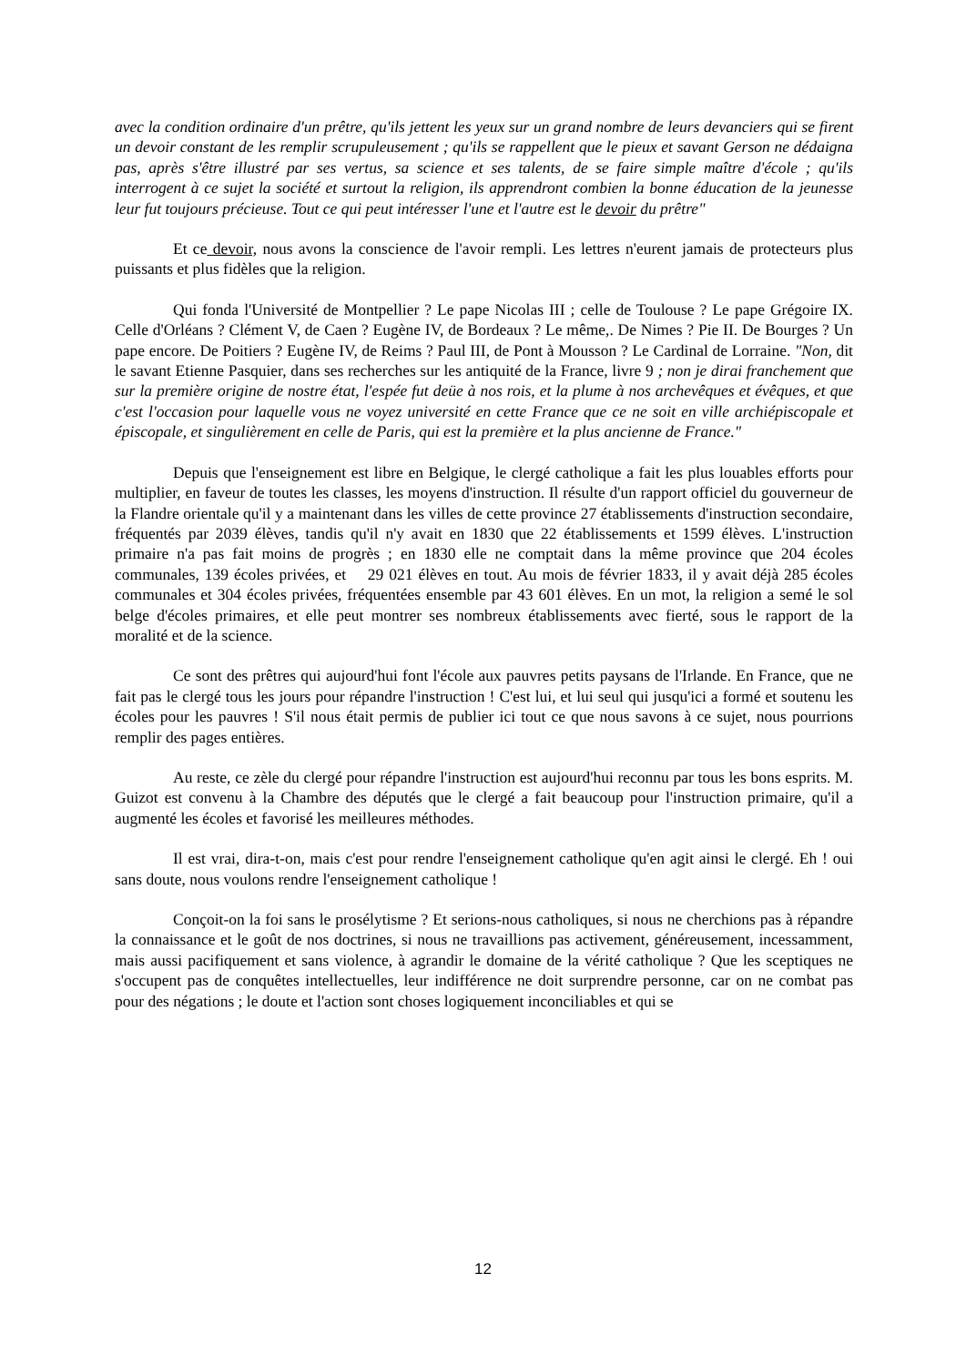avec la condition ordinaire d'un prêtre, qu'ils jettent les yeux sur un grand nombre de leurs devanciers qui se firent un devoir constant de les remplir scrupuleusement ; qu'ils se rappellent que le pieux et savant Gerson ne dédaigna pas, après s'être illustré par ses vertus, sa science et ses talents, de se faire simple maître d'école ; qu'ils interrogent à ce sujet la société et surtout la religion, ils apprendront combien la bonne éducation de la jeunesse leur fut toujours précieuse. Tout ce qui peut intéresser l'une et l'autre est le devoir du prêtre"
Et ce devoir, nous avons la conscience de l'avoir rempli. Les lettres n'eurent jamais de protecteurs plus puissants et plus fidèles que la religion.
Qui fonda l'Université de Montpellier ? Le pape Nicolas III ; celle de Toulouse ? Le pape Grégoire IX. Celle d'Orléans ? Clément V, de Caen ? Eugène IV, de Bordeaux ? Le même,. De Nimes ? Pie II. De Bourges ? Un pape encore. De Poitiers ? Eugène IV, de Reims ? Paul III, de Pont à Mousson ? Le Cardinal de Lorraine. "Non, dit le savant Etienne Pasquier, dans ses recherches sur les antiquité de la France, livre 9 ; non je dirai franchement que sur la première origine de nostre état, l'espée fut deüe à nos rois, et la plume à nos archevêques et évêques, et que c'est l'occasion pour laquelle vous ne voyez université en cette France que ce ne soit en ville archiépiscopale et épiscopale, et singulièrement en celle de Paris, qui est la première et la plus ancienne de France."
Depuis que l'enseignement est libre en Belgique, le clergé catholique a fait les plus louables efforts pour multiplier, en faveur de toutes les classes, les moyens d'instruction. Il résulte d'un rapport officiel du gouverneur de la Flandre orientale qu'il y a maintenant dans les villes de cette province 27 établissements d'instruction secondaire, fréquentés par 2039 élèves, tandis qu'il n'y avait en 1830 que 22 établissements et 1599 élèves. L'instruction primaire n'a pas fait moins de progrès ; en 1830 elle ne comptait dans la même province que 204 écoles communales, 139 écoles privées, et 29 021 élèves en tout. Au mois de février 1833, il y avait déjà 285 écoles communales et 304 écoles privées, fréquentées ensemble par 43 601 élèves. En un mot, la religion a semé le sol belge d'écoles primaires, et elle peut montrer ses nombreux établissements avec fierté, sous le rapport de la moralité et de la science.
Ce sont des prêtres qui aujourd'hui font l'école aux pauvres petits paysans de l'Irlande. En France, que ne fait pas le clergé tous les jours pour répandre l'instruction ! C'est lui, et lui seul qui jusqu'ici a formé et soutenu les écoles pour les pauvres ! S'il nous était permis de publier ici tout ce que nous savons à ce sujet, nous pourrions remplir des pages entières.
Au reste, ce zèle du clergé pour répandre l'instruction est aujourd'hui reconnu par tous les bons esprits. M. Guizot est convenu à la Chambre des députés que le clergé a fait beaucoup pour l'instruction primaire, qu'il a augmenté les écoles et favorisé les meilleures méthodes.
Il est vrai, dira-t-on, mais c'est pour rendre l'enseignement catholique qu'en agit ainsi le clergé. Eh ! oui sans doute, nous voulons rendre l'enseignement catholique !
Conçoit-on la foi sans le prosélytisme ? Et serions-nous catholiques, si nous ne cherchions pas à répandre la connaissance et le goût de nos doctrines, si nous ne travaillions pas activement, généreusement, incessamment, mais aussi pacifiquement et sans violence, à agrandir le domaine de la vérité catholique ? Que les sceptiques ne s'occupent pas de conquêtes intellectuelles, leur indifférence ne doit surprendre personne, car on ne combat pas pour des négations ; le doute et l'action sont choses logiquement inconciliables et qui se
12